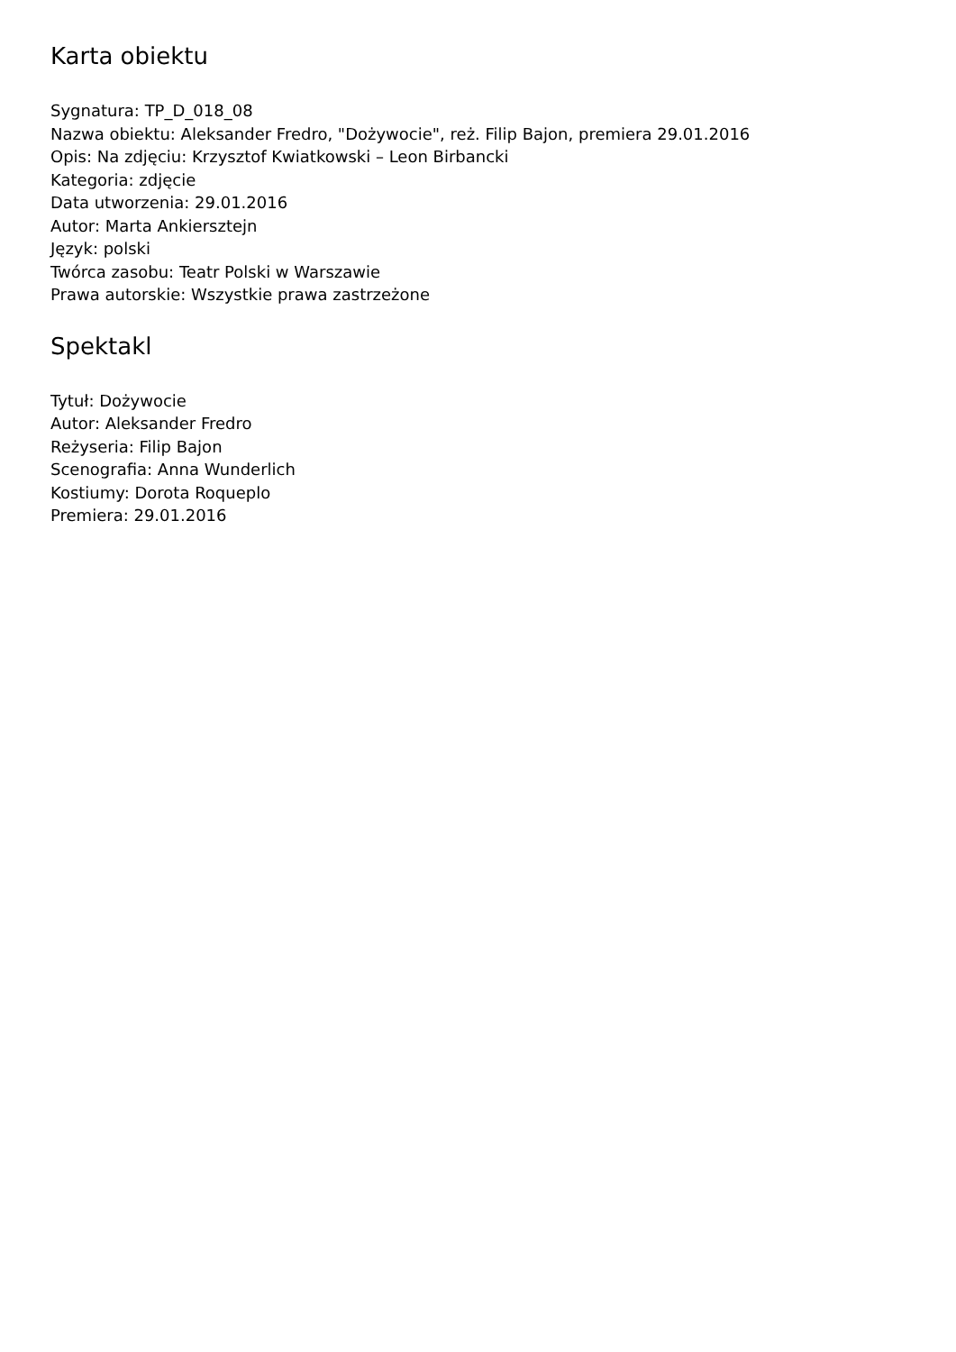Karta obiektu
Sygnatura: TP_D_018_08
Nazwa obiektu: Aleksander Fredro, "Dożywocie", reż. Filip Bajon, premiera 29.01.2016
Opis: Na zdjęciu: Krzysztof Kwiatkowski – Leon Birbancki
Kategoria: zdjęcie
Data utworzenia: 29.01.2016
Autor: Marta Ankiersztejn
Język: polski
Twórca zasobu: Teatr Polski w Warszawie
Prawa autorskie: Wszystkie prawa zastrzeżone
Spektakl
Tytuł: Dożywocie
Autor: Aleksander Fredro
Reżyseria: Filip Bajon
Scenografia: Anna Wunderlich
Kostiumy: Dorota Roqueplo
Premiera: 29.01.2016